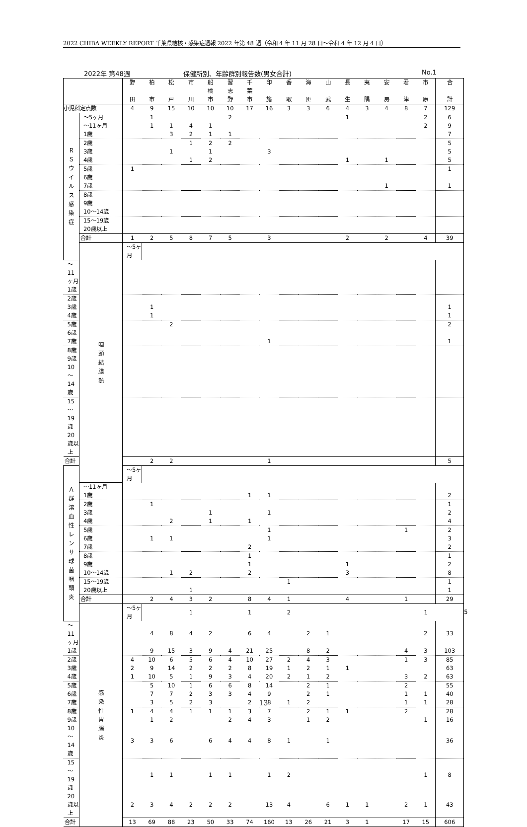2022 CHIBA WEEKLY REPORT 千葉県結核・感染症週報 2022 年第 48 週（令和 4 年 11 月 28 日～令和 4 年 12 月 4 日）
2022年 第48週 保健所別、年齢群別報告数(男女合計) No.1
| | | 野 田 | 柏 市 | 松 戸 | 市 川 | 船 橋 市 | 習 志 野 | 千 葉 市 | 印 旛 | 香 取 | 海 匝 | 山 武 | 長 生 | 夷 隅 | 安 房 | 君 津 | 市 原 | 合 計 | |
| --- | --- | --- | --- | --- | --- | --- | --- | --- | --- | --- | --- | --- | --- | --- | --- | --- | --- | --- | --- |
| 小児科定点数 | | 4 | 9 | 15 | 10 | 10 | 10 | 17 | 16 | 3 | 3 | 6 | 4 | 3 | 4 | 8 | 7 | 129 | |
| Ｒ Ｓ ウ イ ル ス 感 染 症 | ～5ヶ月 | | 1 | | | | 2 | | | | | | 1 | | | | 2 | 6 | |
| | ～11ヶ月 | | 1 | 1 | 4 | 1 | | | | | | | | | | | 2 | 9 | |
| | 1歳 | | | 3 | 2 | 1 | 1 | | | | | | | | | | | 7 | |
| | 2歳 | | | | 1 | 2 | 2 | | | | | | | | | | | 5 | |
| | 3歳 | | | 1 | | 1 | | | 3 | | | | | | | | | 5 | |
| | 4歳 | | | | 1 | 2 | | | | | | | 1 | | 1 | | | 5 | |
| | 5歳 | 1 | | | | | | | | | | | | | | | | 1 | |
| | 6歳 | | | | | | | | | | | | | | | | | | |
| | 7歳 | | | | | | | | | | | | | | 1 | | | 1 | |
| | 8歳 | | | | | | | | | | | | | | | | | | |
| | 9歳 | | | | | | | | | | | | | | | | | | |
| | 10～14歳 | | | | | | | | | | | | | | | | | | |
| | 15～19歳 | | | | | | | | | | | | | | | | | | |
| | 20歳以上 | | | | | | | | | | | | | | | | | | |
| | 合計 | 1 | 2 | 5 | 8 | 7 | 5 | | 3 | | | | 2 | | 2 | | 4 | 39 | |
| | 咽 頭 結 膜 熱 | ～5ヶ月 | | | | | | | | | | | | | | | | | |
| ～11ヶ月 | | | | | | | | | | | | | | | | | | | |
| 1歳 | | | | | | | | | | | | | | | | | | | |
| 2歳 | | | | | | | | | | | | | | | | | | | |
| 3歳 | | | 1 | | | | | | | | | | | | | | | 1 | |
| 4歳 | | | 1 | | | | | | | | | | | | | | | 1 | |
| 5歳 | | | | 2 | | | | | | | | | | | | | | 2 | |
| 6歳 | | | | | | | | | | | | | | | | | | | |
| 7歳 | | | | | | | | | 1 | | | | | | | | | 1 | |
| 8歳 | | | | | | | | | | | | | | | | | | | |
| 9歳 | | | | | | | | | | | | | | | | | | | |
| 10～14歳 | | | | | | | | | | | | | | | | | | | |
| 15～19歳 | | | | | | | | | | | | | | | | | | | |
| 20歳以上 | | | | | | | | | | | | | | | | | | | |
| 合計 | | | 2 | 2 | | | | | 1 | | | | | | | | | 5 | |
| Ａ 群 溶 血 性 レ ン サ 球 菌 咽 頭 炎 | | ～5ヶ月 | | | | | | | | | | | | | | | | | |
| | ～11ヶ月 | | | | | | | | | | | | | | | | | | |
| | 1歳 | | | | | | | 1 | 1 | | | | | | | | | 2 | |
| | 2歳 | | 1 | | | | | | | | | | | | | | | 1 | |
| | 3歳 | | | | | 1 | | | 1 | | | | | | | | | 2 | |
| | 4歳 | | | 2 | | 1 | | 1 | | | | | | | | | | 4 | |
| | 5歳 | | | | | | | | 1 | | | | | | | 1 | | 2 | |
| | 6歳 | | 1 | 1 | | | | | 1 | | | | | | | | | 3 | |
| | 7歳 | | | | | | | 2 | | | | | | | | | | 2 | |
| | 8歳 | | | | | | | 1 | | | | | | | | | | 1 | |
| | 9歳 | | | | | | | 1 | | | | | 1 | | | | | 2 | |
| | 10～14歳 | | | 1 | 2 | | | 2 | | | | | 3 | | | | | 8 | |
| | 15～19歳 | | | | | | | | | 1 | | | | | | | | 1 | |
| | 20歳以上 | | | | 1 | | | | | | | | | | | | | 1 | |
| | 合計 | | 2 | 4 | 3 | 2 | | 8 | 4 | 1 | | | 4 | | | 1 | | 29 | |
| | 感 染 性 胃 腸 炎 | ～5ヶ月 | | | 1 | | | 1 | | 2 | | | | | | | 1 | | 5 |
| ～11ヶ月 | | | 4 | 8 | 4 | 2 | | 6 | 4 | | 2 | 1 | | | | | 2 | 33 | |
| 1歳 | | | 9 | 15 | 3 | 9 | 4 | 21 | 25 | | 8 | 2 | | | | 4 | 3 | 103 | |
| 2歳 | | 4 | 10 | 6 | 5 | 6 | 4 | 10 | 27 | 2 | 4 | 3 | | | | 1 | 3 | 85 | |
| 3歳 | | 2 | 9 | 14 | 2 | 2 | 2 | 8 | 19 | 1 | 2 | 1 | 1 | | | | | 63 | |
| 4歳 | | 1 | 10 | 5 | 1 | 9 | 3 | 4 | 20 | 2 | 1 | 2 | | | | 3 | 2 | 63 | |
| 5歳 | | | 5 | 10 | 1 | 6 | 6 | 8 | 14 | | 2 | 1 | | | | 2 | | 55 | |
| 6歳 | | | 7 | 7 | 2 | 3 | 3 | 4 | 9 | | 2 | 1 | | | | 1 | 1 | 40 | |
| 7歳 | | | 3 | 5 | 2 | 3 | | 2 | 8 | 1 | 2 | | | | | 1 | 1 | 28 | |
| 8歳 | | 1 | 4 | 4 | 1 | 1 | 1 | 3 | 7 | | 2 | 1 | 1 | | | 2 | | 28 | |
| 9歳 | | | 1 | 2 | | | 2 | 4 | 3 | | 1 | 2 | | | | | 1 | 16 | |
| 10～14歳 | | 3 | 3 | 6 | | 6 | 4 | 4 | 8 | 1 | | 1 | | | | | | 36 | |
| 15～19歳 | | | 1 | 1 | | 1 | 1 | | 1 | 2 | | | | | | | 1 | 8 | |
| 20歳以上 | | 2 | 3 | 4 | 2 | 2 | 2 | | 13 | 4 | | 6 | 1 | 1 | | 2 | 1 | 43 | |
| 合計 | | 13 | 69 | 88 | 23 | 50 | 33 | 74 | 160 | 13 | 26 | 21 | 3 | 1 | | 17 | 15 | 606 | |
13